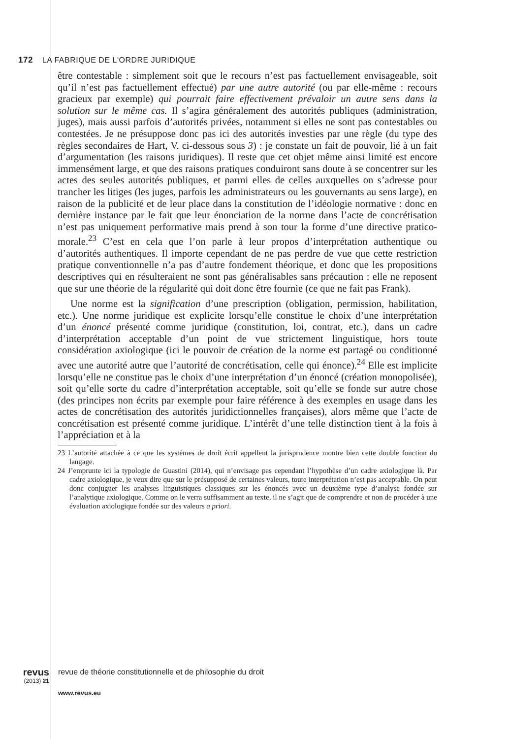172 LA FABRIQUE DE L'ORDRE JURIDIQUE
être contestable : simplement soit que le recours n’est pas factuellement envisageable, soit qu’il n’est pas factuellement effectué) par une autre autorité (ou par elle-même : recours gracieux par exemple) qui pourrait faire effectivement prévaloir un autre sens dans la solution sur le même cas. Il s’agira généralement des autorités publiques (administration, juges), mais aussi parfois d’autorités privées, notamment si elles ne sont pas contestables ou contestées. Je ne présuppose donc pas ici des autorités investies par une règle (du type des règles secondaires de Hart, V. ci-dessous sous 3) : je constate un fait de pouvoir, lié à un fait d’argumentation (les raisons juridiques). Il reste que cet objet même ainsi limité est encore immensément large, et que des raisons pratiques conduiront sans doute à se concentrer sur les actes des seules autorités publiques, et parmi elles de celles auxquelles on s’adresse pour trancher les litiges (les juges, parfois les administrateurs ou les gouvernants au sens large), en raison de la publicité et de leur place dans la constitution de l’idéologie normative : donc en dernière instance par le fait que leur énonciation de la norme dans l’acte de concrétisation n’est pas uniquement performative mais prend à son tour la forme d’une directive pratico-morale.<sup>23</sup> C’est en cela que l’on parle à leur propos d’interprétation authentique ou d’autorités authentiques. Il importe cependant de ne pas perdre de vue que cette restriction pratique conventionnelle n’a pas d’autre fondement théorique, et donc que les propositions descriptives qui en résulteraient ne sont pas généralisables sans précaution : elle ne reposent que sur une théorie de la régularité qui doit donc être fournie (ce que ne fait pas Frank).
Une norme est la signification d’une prescription (obligation, permission, habilitation, etc.). Une norme juridique est explicite lorsqu’elle constitue le choix d’une interprétation d’un énoncé présenté comme juridique (constitution, loi, contrat, etc.), dans un cadre d’interprétation acceptable d’un point de vue strictement linguistique, hors toute considération axiologique (ici le pouvoir de création de la norme est partagé ou conditionné avec une autorité autre que l’autorité de concrétisation, celle qui énonce).<sup>24</sup> Elle est implicite lorsqu’elle ne constitue pas le choix d’une interprétation d’un énoncé (création monopolisée), soit qu’elle sorte du cadre d’interprétation acceptable, soit qu’elle se fonde sur autre chose (des principes non écrits par exemple pour faire référence à des exemples en usage dans les actes de concrétisation des autorités juridictionnelles françaises), alors même que l’acte de concrétisation est présenté comme juridique. L’intérêt d’une telle distinction tient à la fois à l’appréciation et à la
23 L’autorité attachée à ce que les systèmes de droit écrit appellent la jurisprudence montre bien cette double fonction du langage.
24 J’emprunte ici la typologie de Guastini (2014), qui n’envisage pas cependant l’hypothèse d’un cadre axiologique là. Par cadre axiologique, je veux dire que sur le présupposé de certaines valeurs, toute interprétation n’est pas acceptable. On peut donc conjuguer les analyses linguistiques classiques sur les énoncés avec un deuxième type d’analyse fondée sur l’analytique axiologique. Comme on le verra suffisamment au texte, il ne s’agit que de comprendre et non de procéder à une évaluation axiologique fondée sur des valeurs a priori.
revus
(2013) 21
revue de théorie constitutionnelle et de philosophie du droit
www.revus.eu